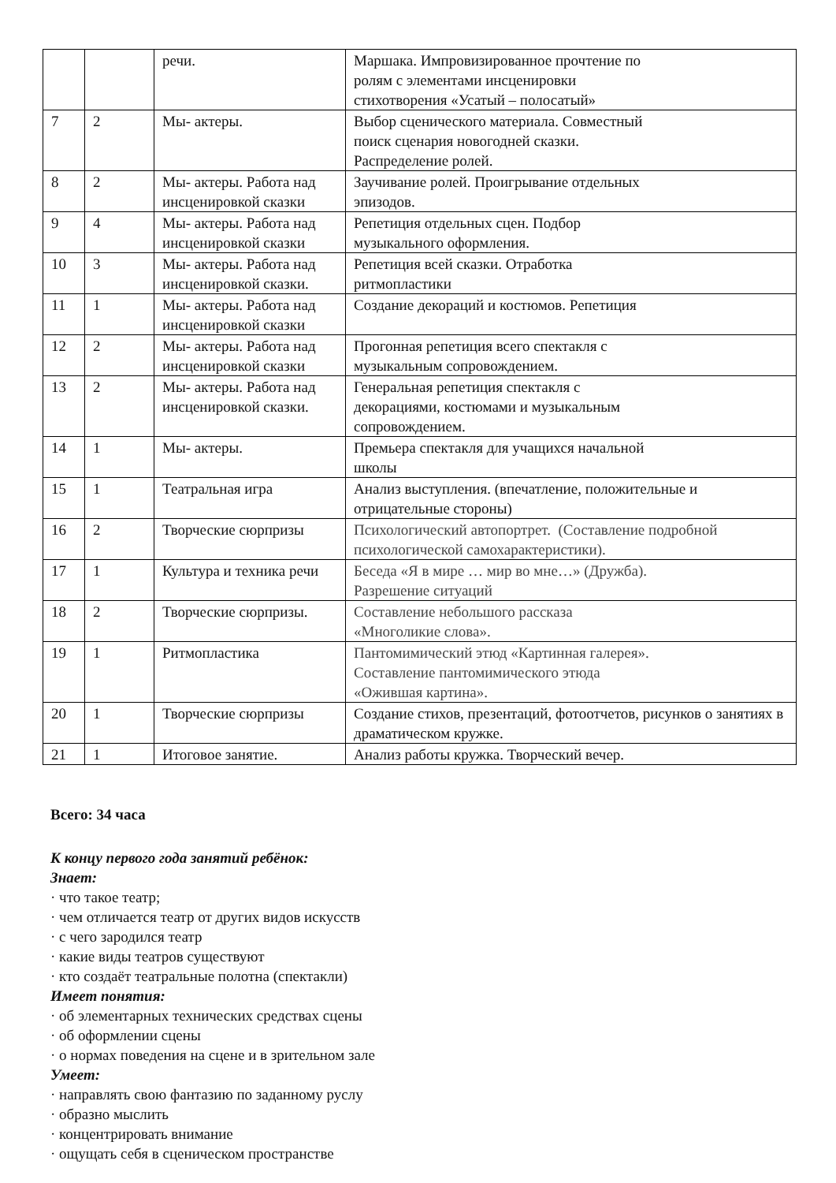| | | речи. | Маршака. Импровизированное прочтение по ролям с элементами инсценировки стихотворения «Усатый – полосатый» |
| 7 | 2 | Мы- актеры. | Выбор сценического материала. Совместный поиск сценария новогодней сказки. Распределение ролей. |
| 8 | 2 | Мы- актеры. Работа над инсценировкой сказки | Заучивание ролей. Проигрывание отдельных эпизодов. |
| 9 | 4 | Мы- актеры. Работа над инсценировкой сказки | Репетиция отдельных сцен. Подбор музыкального оформления. |
| 10 | 3 | Мы- актеры. Работа над инсценировкой сказки. | Репетиция всей сказки. Отработка ритмопластики |
| 11 | 1 | Мы- актеры. Работа над инсценировкой сказки | Создание декораций и костюмов. Репетиция |
| 12 | 2 | Мы- актеры. Работа над инсценировкой сказки | Прогонная репетиция всего спектакля с музыкальным сопровождением. |
| 13 | 2 | Мы- актеры. Работа над инсценировкой сказки. | Генеральная репетиция спектакля с декорациями, костюмами и музыкальным сопровождением. |
| 14 | 1 | Мы- актеры. | Премьера спектакля для учащихся начальной школы |
| 15 | 1 | Театральная игра | Анализ выступления. (впечатление, положительные и отрицательные стороны) |
| 16 | 2 | Творческие сюрпризы | Психологический автопортрет. (Составление подробной психологической самохарактеристики). |
| 17 | 1 | Культура и техника речи | Беседа «Я в мире … мир во мне…» (Дружба). Разрешение ситуаций |
| 18 | 2 | Творческие сюрпризы. | Составление небольшого рассказа «Многоликие слова». |
| 19 | 1 | Ритмопластика | Пантомимический этюд «Картинная галерея». Составление пантомимического этюда «Ожившая картина». |
| 20 | 1 | Творческие сюрпризы | Создание стихов, презентаций, фотоотчетов, рисунков о занятиях в драматическом кружке. |
| 21 | 1 | Итоговое занятие. | Анализ работы кружка. Творческий вечер. |
Всего: 34 часа
К концу первого года занятий ребёнок:
Знает:
· что такое театр;
· чем отличается театр от других видов искусств
· с чего зародился театр
· какие виды театров существуют
· кто создаёт театральные полотна (спектакли)
Имеет понятия:
· об элементарных технических средствах сцены
· об оформлении сцены
· о нормах поведения на сцене и в зрительном зале
Умеет:
· направлять свою фантазию по заданному руслу
· образно мыслить
· концентрировать внимание
· ощущать себя в сценическом пространстве